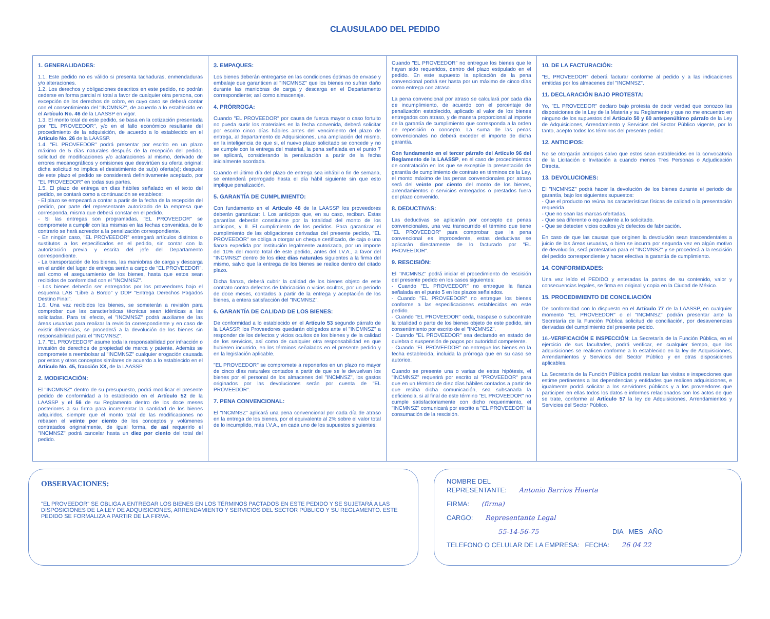CLAUSULADO DEL PEDIDO
1. GENERALIDADES:
1.1. Este pedido no es válido si presenta tachaduras, enmendaduras y/o alteraciones.
1.2. Los derechos y obligaciones descritos en este pedido, no podrán cederse en forma parcial ni total a favor de cualquier otra persona, con excepción de los derechos de cobro, en cuyo caso se deberá contar con el consentimiento del "INCMNSZ", de acuerdo a lo establecido en el Artículo No. 46 de la LAASSP en vigor.
1.3. El monto total de este pedido, se basa en la cotización presentada por "EL PROVEEDOR", y/o en el fallo económico resultante del procedimiento de la adquisición, de acuerdo a lo establecido en el Artículo No. 26 de la LAASSP.
1.4. "EL PROVEEDOR" podrá presentar por escrito en un plazo máximo de 5 días naturales después de la recepción del pedido, solicitud de modificaciones y/o aclaraciones al mismo, derivado de errores mecanográficos y omisiones que desvirtúen su oferta original; dicha solicitud no implica el desistimiento de su(s) oferta(s); después de este plazo el pedido se considerará definitivamente aceptado, por "EL PROVEEDOR" en todas sus partes.
1.5. El plazo de entrega en días hábiles señalado en el texto del pedido, se contará como a continuación se establece:
- El plazo se empezará a contar a partir de la fecha de la recepción del pedido, por parte del representante autorizado de la empresa que corresponda, misma que deberá constar en el pedido.
- Si las entregas son programadas, "EL PROVEEDOR" se compromete a cumplir con las mismas en las fechas convenidas, de lo contrario se hará acreedor a la penalización correspondiente.
- En ningún caso, "EL PROVEEDOR" entregará artículos distintos o sustitutos a los especificados en el pedido, sin contar con la autorización previa y escrita del jefe del Departamento correspondiente.
- La transportación de los bienes, las maniobras de carga y descarga en el andén del lugar de entrega serán a cargo de "EL PROVEEDOR", así como el aseguramiento de los bienes, hasta que estos sean recibidos de conformidad con el "INCMNSZ".
- Los bienes deberán ser entregados por los proveedores bajo el esquema LAB "Libre a Bordo" y DDP "Entrega Derechos Pagados Destino Final".
1.6. Una vez recibidos los bienes, se someterán a revisión para comprobar que las características técnicas sean idénticas a las solicitadas. Para tal efecto, el "INCMNSZ" podrá auxiliarse de las áreas usuarias para realizar la revisión correspondiente y en caso de existir diferencias, se procederá a la devolución de los bienes sin responsabilidad para el "INCMNSZ".
1.7. "EL PROVEEDOR" asume toda la responsabilidad por infracción o invasión de derechos de propiedad de marca y patente. Además se compromete a reembolsar al "INCMNSZ" cualquier erogación causada por estos y otros conceptos similares de acuerdo a lo establecido en el Artículo No. 45, fracción XX, de la LAASSP.
2. MODIFICACIÓN:
El "INCMNSZ" dentro de su presupuesto, podrá modificar el presente pedido de conformidad a lo establecido en el Artículo 52 de la LAASSP y el 56 de su Reglamento dentro de los doce meses posteriores a su firma para incrementar la cantidad de los bienes adquiridos, siempre que el monto total de las modificaciones no rebasen el veinte por ciento de los conceptos y volúmenes contratados originalmente, de igual forma, de así requerirlo el "INCMNSZ" podrá cancelar hasta un diez por ciento del total del pedido.
3. EMPAQUES:
Los bienes deberán entregarse en las condiciones óptimas de envase y embalaje que garanticen al "INCMNSZ" que los bienes no sufran daño durante las maniobras de carga y descarga en el Departamento correspondiente; así como almacenaje.
4. PRÓRROGA:
Cuando "EL PROVEEDOR" por causa de fuerza mayor o caso fortuito no pueda surtir los materiales en la fecha convenida, deberá solicitar por escrito cinco días hábiles antes del vencimiento del plazo de entrega, al departamento de Adquisiciones, una ampliación del mismo, en la inteligencia de que si, el nuevo plazo solicitado se concede y no se cumple con la entrega del material, la pena señalada en el punto 7 se aplicará, considerando la penalización a partir de la fecha inicialmente acordada.
Cuando el último día del plazo de entrega sea inhábil o fin de semana, se entenderá prorrogado hasta el día hábil siguiente sin que esto implique penalización.
5. GARANTÍA DE CUMPLIMIENTO:
Con fundamento en el Artículo 48 de la LAASSP los proveedores deberán garantizar: I. Los anticipos que, en su caso, reciban. Estas garantías deberán constituirse por la totalidad del monto de los anticipos, y II. El cumplimiento de los pedidos. Para garantizar el cumplimiento de las obligaciones derivadas del presente pedido, "EL PROVEEDOR" se obliga a otorgar un cheque certificado, de caja o una fianza expedida por Institución legalmente autorizada, por un importe del 10% del monto total de este pedido, antes del I.V.A., a favor del "INCMNSZ" dentro de los diez días naturales siguientes a la firma del mismo, salvo que la entrega de los bienes se realice dentro del citado plazo.
Dicha fianza, deberá cubrir la calidad de los bienes objeto de este contrato contra defectos de fabricación o vicios ocultos, por un periodo de doce meses, contados a partir de la entrega y aceptación de los bienes, a entera satisfacción del "INCMNSZ".
6. GARANTÍA DE CALIDAD DE LOS BIENES:
De conformidad a lo establecido en el Artículo 53 segundo párrafo de la LAASSP, los Proveedores quedarán obligados ante el "INCMNSZ" a responder de los defectos y vicios ocultos de los bienes y de la calidad de los servicios, así como de cualquier otra responsabilidad en que hubieren incurrido, en los términos señalados en el presente pedido y en la legislación aplicable.
"EL PROVEEDOR" se compromete a reponerlos en un plazo no mayor de cinco días naturales contados a partir de que se le devuelvan los bienes por el personal de los almacenes del "INCMNSZ", los gastos originados por las devoluciones serán por cuenta de "EL PROVEEDOR".
7. PENA CONVENCIONAL:
El "INCMNSZ" aplicará una pena convencional por cada día de atraso en la entrega de los bienes, por el equivalente al 2% sobre el valor total de lo incumplido, más I.V.A., en cada uno de los supuestos siguientes:
Cuando "EL PROVEEDOR" no entregue los bienes que le hayan sido requeridos, dentro del plazo estipulado en el pedido. En este supuesto la aplicación de la pena convencional podrá ser hasta por un máximo de cinco días como entrega con atraso.
La pena convencional por atraso se calculará por cada día de incumplimiento, de acuerdo con el porcentaje de penalización establecido, aplicado al valor de los bienes entregados con atraso, y de manera proporcional al importe de la garantía de cumplimiento que corresponda a la orden de reposición o concepto. La suma de las penas convencionales no deberá exceder el importe de dicha garantía.
Con fundamento en el tercer párrafo del Artículo 96 del Reglamento de la LAASSP, en el caso de procedimientos de contratación en los que se exceptúe la presentación de garantía de cumplimiento de contrato en términos de la Ley, el monto máximo de las penas convencionales por atraso será del veinte por ciento del monto de los bienes, arrendamientos o servicios entregados o prestados fuera del plazo convenido.
8. DEDUCTIVAS:
Las deductivas se aplicarán por concepto de penas convencionales, una vez transcurrido el término que tiene "EL PROVEEDOR" para comprobar que la pena convencional es improcedente, estas deductivas se aplicarán directamente de lo facturado por "EL PROVEEDOR".
9. RESCISIÓN:
El "INCMNSZ" podrá iniciar el procedimiento de rescisión del presente pedido en los casos siguientes:
- Cuando "EL PROVEEDOR" no entregue la fianza señalada en el punto 5 en los plazos señalados.
- Cuando "EL PROVEEDOR" no entregue los bienes conforme a las especificaciones establecidas en este pedido.
- Cuando "EL PROVEEDOR" ceda, traspase o subcontrate la totalidad o parte de los bienes objeto de este pedido, sin consentimiento por escrito de el "INCMNSZ".
- Cuando "EL PROVEEDOR" sea declarado en estado de quiebra o suspensión de pagos por autoridad competente.
- Cuando "EL PROVEEDOR" no entregue los bienes en la fecha establecida, incluida la prórroga que en su caso se autorice.
Cuando se presente una o varias de estas hipótesis, el "INCMNSZ" requerirá por escrito al "PROVEEDOR" para que en un término de diez días hábiles contados a partir de que reciba dicha comunicación, sea subsanada la deficiencia, si al final de este término "EL PROVEEDOR" no cumple satisfactoriamente con dicho requerimiento, el "INCMNSZ" comunicará por escrito a "EL PROVEEDOR" la consumación de la rescisión.
10. DE LA FACTURACIÓN:
"EL PROVEEDOR" deberá facturar conforme al pedido y a las indicaciones emitidas por los almacenes del "INCMNSZ".
11. DECLARACIÓN BAJO PROTESTA:
Yo, "EL PROVEEDOR" declaro bajo protesta de decir verdad que conozco las disposiciones de la Ley de la Materia y su Reglamento y que no me encuentro en ninguno de los supuestos del Artículo 50 y 60 antepenúltimo párrafo de la Ley de Adquisiciones, Arrendamiento y Servicios del Sector Público vigente, por lo tanto, acepto todos los términos del presente pedido.
12. ANTICIPOS:
No se otorgarán anticipos salvo que estos sean establecidos en la convocatoria de la Licitación o Invitación a cuando menos Tres Personas o Adjudicación Directa.
13. DEVOLUCIONES:
El "INCMNSZ" podrá hacer la devolución de los bienes durante el periodo de garantía, bajo los siguientes supuestos:
- Que el producto no reúna las características físicas de calidad o la presentación requerida.
- Que no sean las marcas ofertadas.
- Que sea diferente o equivalente a lo solicitado.
- Que se detecten vicios ocultos y/o defectos de fabricación.
En caso de que las causas que originen la devolución sean trascendentales a juicio de las áreas usuarias, o bien se incurra por segunda vez en algún motivo de devolución, será protestativo para el "INCMNSZ" y se procederá a la rescisión del pedido correspondiente y hacer efectiva la garantía de cumplimiento.
14. CONFORMIDADES:
Una vez leído el PEDIDO y enteradas la partes de su contenido, valor y consecuencias legales, se firma en original y copia en la Ciudad de México.
15. PROCEDIMIENTO DE CONCILIACIÓN
De conformidad con lo dispuesto en el Artículo 77 de la LAASSP, en cualquier momento "EL PROVEEDOR" o el "INCMNSZ" podrán presentar ante la Secretaría de la Función Pública solicitud de conciliación, por desavenencias derivadas del cumplimiento del presente pedido.
16.-VERIFICACIÓN E INSPECCIÓN: La Secretaría de la Función Pública, en el ejercicio de sus facultades, podrá verificar, en cualquier tiempo, que los adquisiciones se realicen conforme a lo establecido en la ley de Adquisiciones, Arrendamientos y Servicios del Sector Público y en otras disposiciones aplicables.
La Secretaría de la Función Pública podrá realizar las visitas e inspecciones que estime pertinentes a las dependencias y entidades que realicen adquisiciones, e igualmente podrá solicitar a los servidores públicos y a los proveedores que participen en ellas todos los datos e informes relacionados con los actos de que se trate, conforme al Artículo 57 la ley de Adquisiciones, Arrendamientos y Servicios del Sector Público.
OBSERVACIONES:
"EL PROVEEDOR" SE OBLIGA A ENTREGAR LOS BIENES EN LOS TÉRMINOS PACTADOS EN ESTE PEDIDO Y SE SUJETARÁ A LAS DISPOSICIONES DE LA LEY DE ADQUISICIONES, ARRENDAMIENTO Y SERVICIOS DEL SECTOR PÚBLICO Y SU REGLAMENTO. ESTE PEDIDO SE FORMALIZA A PARTIR DE LA FIRMA.
NOMBRE DEL
REPRESENTANTE: Antonio Barrios Huerta
FIRMA: (firma)
CARGO: Representante Legal
55-14-56-75 DIA MES AÑO
TELEFONO O CELULAR DE LA EMPRESA: FECHA: 26 04 22